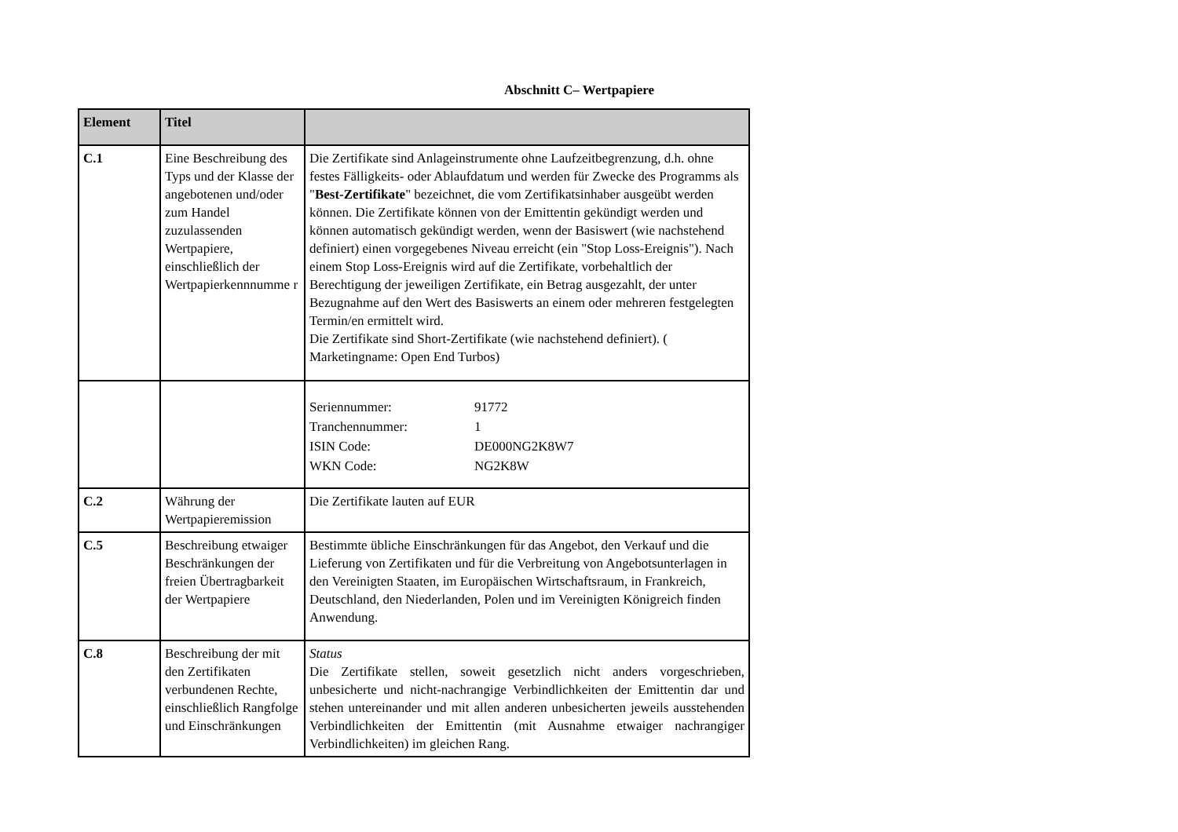Abschnitt C– Wertpapiere
| Element | Titel | |
| --- | --- | --- |
| C.1 | Eine Beschreibung des Typs und der Klasse der angebotenen und/oder zum Handel zuzulassenden Wertpapiere, einschließlich der Wertpapierkennnumme r | Die Zertifikate sind Anlageinstrumente ohne Laufzeitbegrenzung, d.h. ohne festes Fälligkeits- oder Ablaufdatum und werden für Zwecke des Programms als " Best-Zertifikate " bezeichnet, die vom Zertifikatsinhaber ausgeübt werden können. Die Zertifikate können von der Emittentin gekündigt werden und können automatisch gekündigt werden, wenn der Basiswert (wie nachstehend definiert) einen vorgegebenes Niveau erreicht (ein "Stop Loss-Ereignis"). Nach einem Stop Loss-Ereignis wird auf die Zertifikate, vorbehaltlich der Berechtigung der jeweiligen Zertifikate, ein Betrag ausgezahlt, der unter Bezugnahme auf den Wert des Basiswerts an einem oder mehreren festgelegten Termin/en ermittelt wird. Die Zertifikate sind Short-Zertifikate (wie nachstehend definiert). ( Marketingname: Open End Turbos) |
| | | / Seriennummer: / 91772 / / Tranchennummer: / 1 / / ISIN Code: / DE000NG2K8W7 / / WKN Code: / NG2K8W / |
| C.2 | Währung der Wertpapieremission | Die Zertifikate lauten auf EUR |
| C.5 | Beschreibung etwaiger Beschränkungen der freien Übertragbarkeit der Wertpapiere | Bestimmte übliche Einschränkungen für das Angebot, den Verkauf und die Lieferung von Zertifikaten und für die Verbreitung von Angebotsunterlagen in den Vereinigten Staaten, im Europäischen Wirtschaftsraum, in Frankreich, Deutschland, den Niederlanden, Polen und im Vereinigten Königreich finden Anwendung. |
| C.8 | Beschreibung der mit den Zertifikaten verbundenen Rechte, einschließlich Rangfolge und Einschränkungen | Status Die Zertifikate stellen, soweit gesetzlich nicht anders vorgeschrieben, unbesicherte und nicht-nachrangige Verbindlichkeiten der Emittentin dar und stehen untereinander und mit allen anderen unbesicherten jeweils ausstehenden Verbindlichkeiten der Emittentin (mit Ausnahme etwaiger nachrangiger Verbindlichkeiten) im gleichen Rang. |